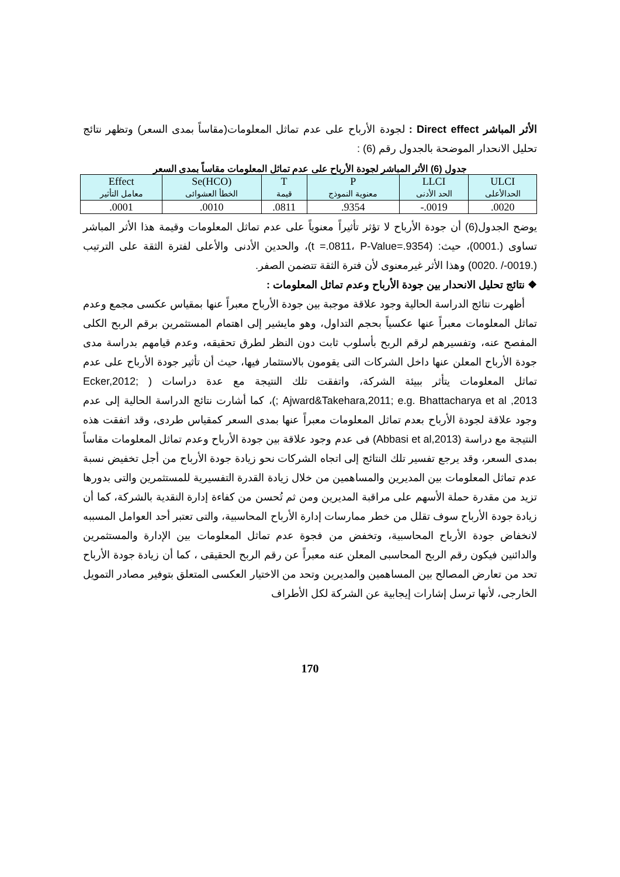الأثر المباشر Direct effect : لجودة الأرباح على عدم تماثل المعلومات(مقاساً بمدى السعر) وتظهر نتائج تحليل الانحدار الموضحة بالجدول رقم (6) :
جدول (6) الأثر المباشر لجودة الأرباح على عدم تماثل المعلومات مقاساً بمدى السعر
| Effect معامل التأثير | Se(HCO) الخطأ العشوائى | T قيمة | P معنوية النموذج | LLCI الحد الأدنى | ULCI الحدالأعلى |
| .0001 | .0010 | .0811 | .9354 | -.0019 | .0020 |
يوضح الجدول(6) أن جودة الأرباح لا تؤثر تأثيراً معنوياً على عدم تماثل المعلومات وقيمة هذا الأثر المباشر تساوى (.0001)، حيث: (t =.0811، P-Value=.9354)، والحدين الأدنى والأعلى لفترة الثقة على الترتيب (.0019-/ .0020) وهذا الأثر غيرمعنوى لأن فترة الثقة تتضمن الصفر.
❖ نتائج تحليل الانحدار بين جودة الأرباح وعدم تماثل المعلومات :
أظهرت نتائج الدراسة الحالية وجود علاقة موجبة بين جودة الأرباح معبراً عنها بمقياس عكسى مجمع وعدم تماثل المعلومات معبراً عنها عكسياً بحجم التداول، وهو مايشير إلى اهتمام المستثمرين برقم الربح الكلى المفصح عنه، وتفسيرهم لرقم الربح بأسلوب ثابت دون النظر لطرق تحقيقه، وعدم قيامهم بدراسة مدى جودة الأرباح المعلن عنها داخل الشركات التى يقومون بالاستثمار فيها، حيث أن تأثير جودة الأرباح على عدم تماثل المعلومات يتأثر ببيئة الشركة، واتفقت تلك النتيجة مع عدة دراسات ( Ecker,2012; Ajward&Takehara,2011; e.g. Bhattacharya et al ,2013 ;)، كما أشارت نتائج الدراسة الحالية إلى عدم وجود علاقة لجودة الأرباح بعدم تماثل المعلومات معبراً عنها بمدى السعر كمقياس طردى، وقد اتفقت هذه النتيجة مع دراسة (Abbasi et al,2013) فى عدم وجود علاقة بين جودة الأرباح وعدم تماثل المعلومات مقاساً بمدى السعر، وقد يرجع تفسير تلك النتائج إلى اتجاه الشركات نحو زيادة جودة الأرباح من أجل تخفيض نسبة عدم تماثل المعلومات بين المديرين والمساهمين من خلال زيادة القدرة التفسيرية للمستثمرين والتى بدورها تزيد من مقدرة حملة الأسهم على مراقبة المديرين ومن ثم تُحسن من كفاءة إدارة النقدية بالشركة، كما أن زيادة جودة الأرباح سوف تقلل من خطر ممارسات إدارة الأرباح المحاسبية، والتى تعتبر أحد العوامل المسببه لانخفاض جودة الأرباح المحاسبية، وتخفض من فجوة عدم تماثل المعلومات بين الإدارة والمستثمرين والدائنين فيكون رقم الربح المحاسبى المعلن عنه معبراً عن رقم الربح الحقيقى ، كما أن زيادة جودة الأرباح تحد من تعارض المصالح بين المساهمين والمديرين وتحد من الاختيار العكسى المتعلق بتوفير مصادر التمويل الخارجى، لأنها ترسل إشارات إيجابية عن الشركة لكل الأطراف
170